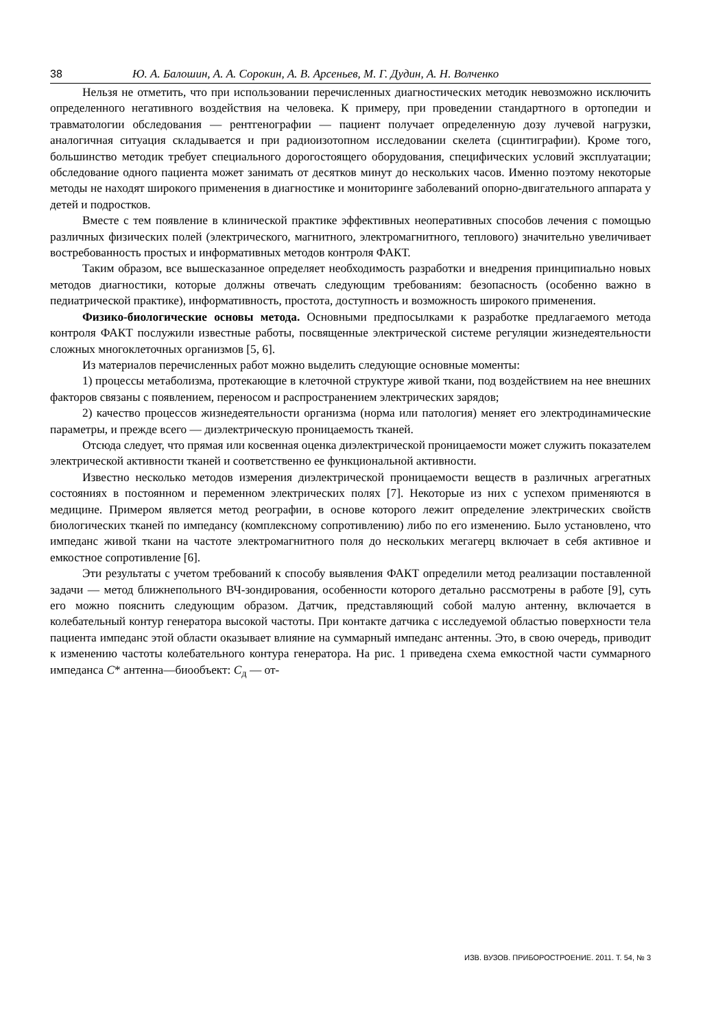38 Ю. А. Балошин, А. А. Сорокин, А. В. Арсеньев, М. Г. Дудин, А. Н. Волченко
Нельзя не отметить, что при использовании перечисленных диагностических методик невозможно исключить определенного негативного воздействия на человека. К примеру, при проведении стандартного в ортопедии и травматологии обследования — рентгенографии — пациент получает определенную дозу лучевой нагрузки, аналогичная ситуация складывается и при радиоизотопном исследовании скелета (сцинтиграфии). Кроме того, большинство методик требует специального дорогостоящего оборудования, специфических условий эксплуатации; обследование одного пациента может занимать от десятков минут до нескольких часов. Именно поэтому некоторые методы не находят широкого применения в диагностике и мониторинге заболеваний опорно-двигательного аппарата у детей и подростков.
Вместе с тем появление в клинической практике эффективных неоперативных способов лечения с помощью различных физических полей (электрического, магнитного, электромагнитного, теплового) значительно увеличивает востребованность простых и информативных методов контроля ФАКТ.
Таким образом, все вышесказанное определяет необходимость разработки и внедрения принципиально новых методов диагностики, которые должны отвечать следующим требованиям: безопасность (особенно важно в педиатрической практике), информативность, простота, доступность и возможность широкого применения.
Физико-биологические основы метода. Основными предпосылками к разработке предлагаемого метода контроля ФАКТ послужили известные работы, посвященные электрической системе регуляции жизнедеятельности сложных многоклеточных организмов [5, 6].
Из материалов перечисленных работ можно выделить следующие основные моменты:
1) процессы метаболизма, протекающие в клеточной структуре живой ткани, под воздействием на нее внешних факторов связаны с появлением, переносом и распространением электрических зарядов;
2) качество процессов жизнедеятельности организма (норма или патология) меняет его электродинамические параметры, и прежде всего — диэлектрическую проницаемость тканей.
Отсюда следует, что прямая или косвенная оценка диэлектрической проницаемости может служить показателем электрической активности тканей и соответственно ее функциональной активности.
Известно несколько методов измерения диэлектрической проницаемости веществ в различных агрегатных состояниях в постоянном и переменном электрических полях [7]. Некоторые из них с успехом применяются в медицине. Примером является метод реографии, в основе которого лежит определение электрических свойств биологических тканей по импедансу (комплексному сопротивлению) либо по его изменению. Было установлено, что импеданс живой ткани на частоте электромагнитного поля до нескольких мегагерц включает в себя активное и емкостное сопротивление [6].
Эти результаты с учетом требований к способу выявления ФАКТ определили метод реализации поставленной задачи — метод ближнепольного ВЧ-зондирования, особенности которого детально рассмотрены в работе [9], суть его можно пояснить следующим образом. Датчик, представляющий собой малую антенну, включается в колебательный контур генератора высокой частоты. При контакте датчика с исследуемой областью поверхности тела пациента импеданс этой области оказывает влияние на суммарный импеданс антенны. Это, в свою очередь, приводит к изменению частоты колебательного контура генератора. На рис. 1 приведена схема емкостной части суммарного импеданса C* антенна—биообъект: C<sub>д</sub> — от-
ИЗВ. ВУЗОВ. ПРИБОРОСТРОЕНИЕ. 2011. Т. 54, № 3